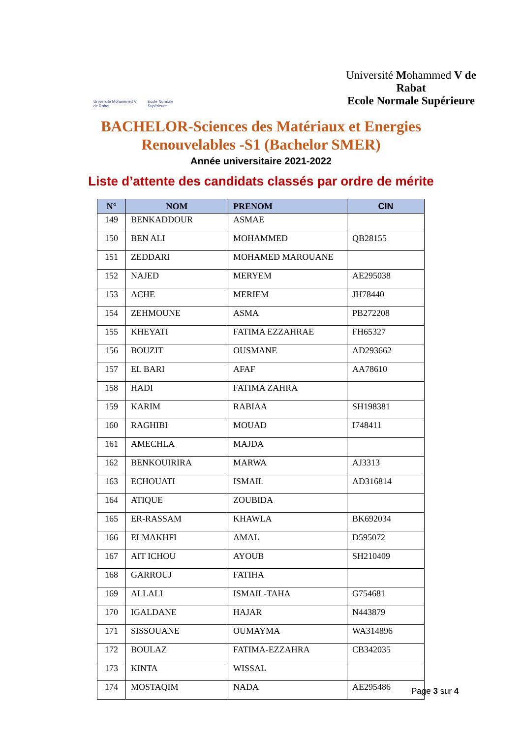Université Mohammed V de Rabat
Ecole Normale Supérieure
Université Mohammed V de Rabat
Ecole Normale Supérieure
BACHELOR-Sciences des Matériaux et Energies
Renouvelables -S1 (Bachelor SMER)
Année universitaire 2021-2022
Liste d’attente des candidats classés par ordre de mérite
| N° | NOM | PRENOM | CIN |
| --- | --- | --- | --- |
| 149 | BENKADDOUR | ASMAE | |
| 150 | BEN ALI | MOHAMMED | QB28155 |
| 151 | ZEDDARI | MOHAMED MAROUANE | |
| 152 | NAJED | MERYEM | AE295038 |
| 153 | ACHE | MERIEM | JH78440 |
| 154 | ZEHMOUNE | ASMA | PB272208 |
| 155 | KHEYATI | FATIMA EZZAHRAE | FH65327 |
| 156 | BOUZIT | OUSMANE | AD293662 |
| 157 | EL BARI | AFAF | AA78610 |
| 158 | HADI | FATIMA ZAHRA | |
| 159 | KARIM | RABIAA | SH198381 |
| 160 | RAGHIBI | MOUAD | I748411 |
| 161 | AMECHLA | MAJDA | |
| 162 | BENKOUIRIRA | MARWA | AJ3313 |
| 163 | ECHOUATI | ISMAIL | AD316814 |
| 164 | ATIQUE | ZOUBIDA | |
| 165 | ER-RASSAM | KHAWLA | BK692034 |
| 166 | ELMAKHFI | AMAL | D595072 |
| 167 | AIT ICHOU | AYOUB | SH210409 |
| 168 | GARROUJ | FATIHA | |
| 169 | ALLALI | ISMAIL-TAHA | G754681 |
| 170 | IGALDANE | HAJAR | N443879 |
| 171 | SISSOUANE | OUMAYMA | WA314896 |
| 172 | BOULAZ | FATIMA-EZZAHRA | CB342035 |
| 173 | KINTA | WISSAL | |
| 174 | MOSTAQIM | NADA | AE295486 |
Page 3 sur 4